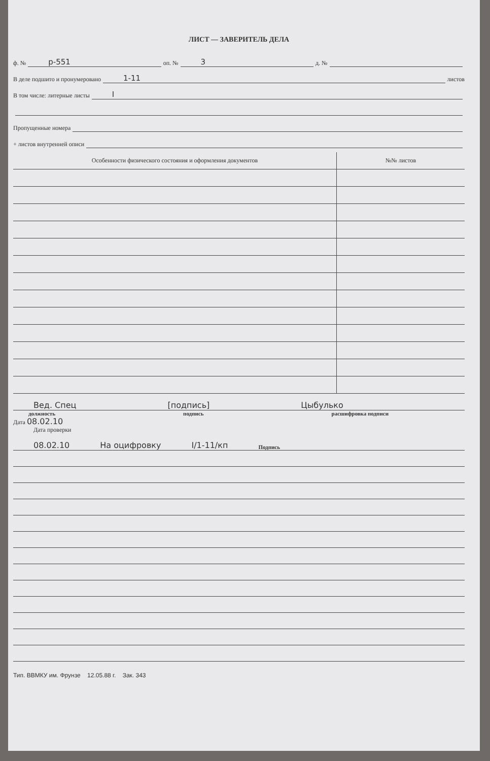ЛИСТ — ЗАВЕРИТЕЛЬ ДЕЛА
ф. № р-551 оп. № 3 д. №
В деле подшито и пронумеровано 1-11 листов
В том числе: литерные листы I
Пропущенные номера
+ листов внутренней описи
| Особенности физического состояния и оформления документов | №№ листов |
| --- | --- |
Вед. Спец [подпись] Цыбулько
должность подпись расшифровка подписи
Дата 08.02.10
Дата проверки
08.02.10 На оцифровку I/1-11/кп Подпись
Тип. ВВМКУ им. Фрунзе 12.05.88 г. Зак. 343